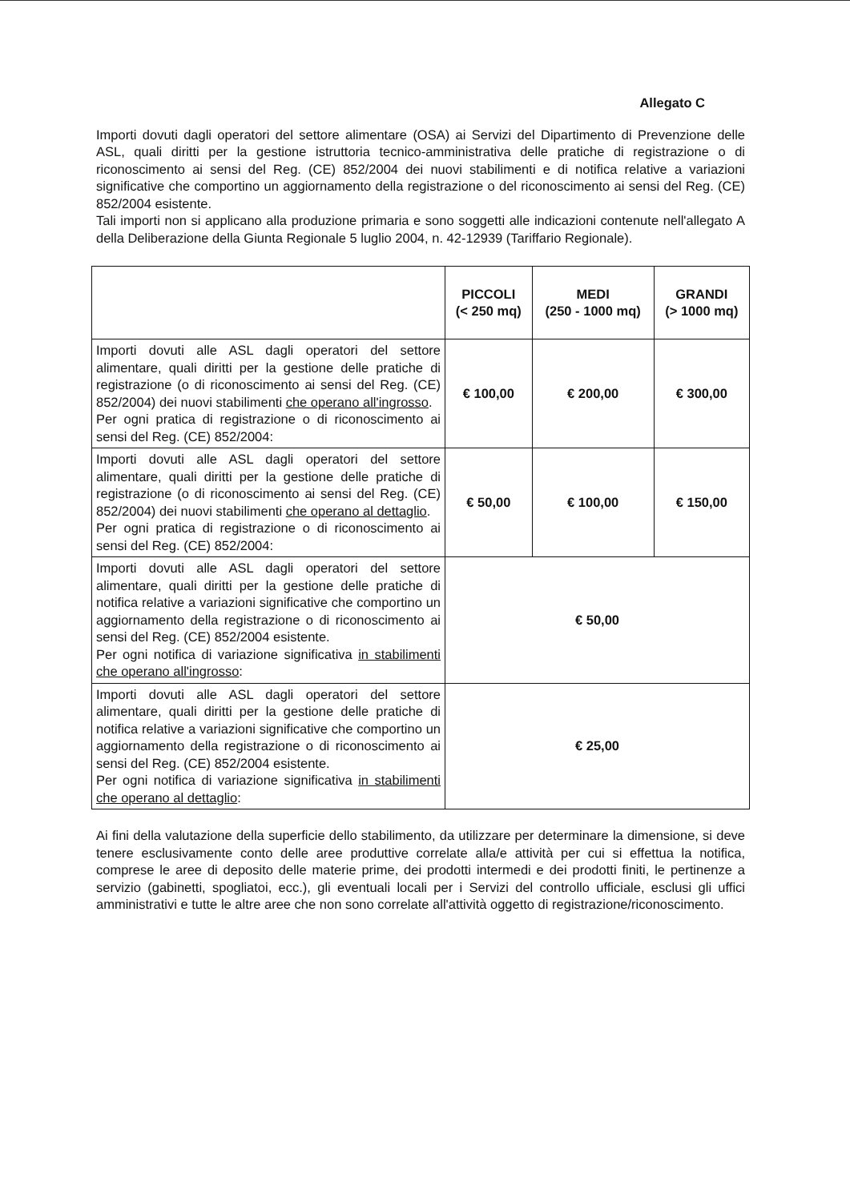Allegato C
Importi dovuti dagli operatori del settore alimentare (OSA) ai Servizi del Dipartimento di Prevenzione delle ASL, quali diritti per la gestione istruttoria tecnico-amministrativa delle pratiche di registrazione o di riconoscimento ai sensi del Reg. (CE) 852/2004 dei nuovi stabilimenti e di notifica relative a variazioni significative che comportino un aggiornamento della registrazione o del riconoscimento ai sensi del Reg. (CE) 852/2004 esistente.
Tali importi non si applicano alla produzione primaria e sono soggetti alle indicazioni contenute nell'allegato A della Deliberazione della Giunta Regionale 5 luglio 2004, n. 42-12939 (Tariffario Regionale).
| | PICCOLI (< 250 mq) | MEDI (250 - 1000 mq) | GRANDI (> 1000 mq) |
| --- | --- | --- | --- |
| Importi dovuti alle ASL dagli operatori del settore alimentare, quali diritti per la gestione delle pratiche di registrazione (o di riconoscimento ai sensi del Reg. (CE) 852/2004) dei nuovi stabilimenti che operano all'ingrosso . Per ogni pratica di registrazione o di riconoscimento ai sensi del Reg. (CE) 852/2004: | € 100,00 | € 200,00 | € 300,00 |
| Importi dovuti alle ASL dagli operatori del settore alimentare, quali diritti per la gestione delle pratiche di registrazione (o di riconoscimento ai sensi del Reg. (CE) 852/2004) dei nuovi stabilimenti che operano al dettaglio . Per ogni pratica di registrazione o di riconoscimento ai sensi del Reg. (CE) 852/2004: | € 50,00 | € 100,00 | € 150,00 |
| Importi dovuti alle ASL dagli operatori del settore alimentare, quali diritti per la gestione delle pratiche di notifica relative a variazioni significative che comportino un aggiornamento della registrazione o di riconoscimento ai sensi del Reg. (CE) 852/2004 esistente. Per ogni notifica di variazione significativa in stabilimenti che operano all'ingrosso : | € 50,00 | | |
| Importi dovuti alle ASL dagli operatori del settore alimentare, quali diritti per la gestione delle pratiche di notifica relative a variazioni significative che comportino un aggiornamento della registrazione o di riconoscimento ai sensi del Reg. (CE) 852/2004 esistente. Per ogni notifica di variazione significativa in stabilimenti che operano al dettaglio : | € 25,00 | | |
Ai fini della valutazione della superficie dello stabilimento, da utilizzare per determinare la dimensione, si deve tenere esclusivamente conto delle aree produttive correlate alla/e attività per cui si effettua la notifica, comprese le aree di deposito delle materie prime, dei prodotti intermedi e dei prodotti finiti, le pertinenze a servizio (gabinetti, spogliatoi, ecc.), gli eventuali locali per i Servizi del controllo ufficiale, esclusi gli uffici amministrativi e tutte le altre aree che non sono correlate all'attività oggetto di registrazione/riconoscimento.